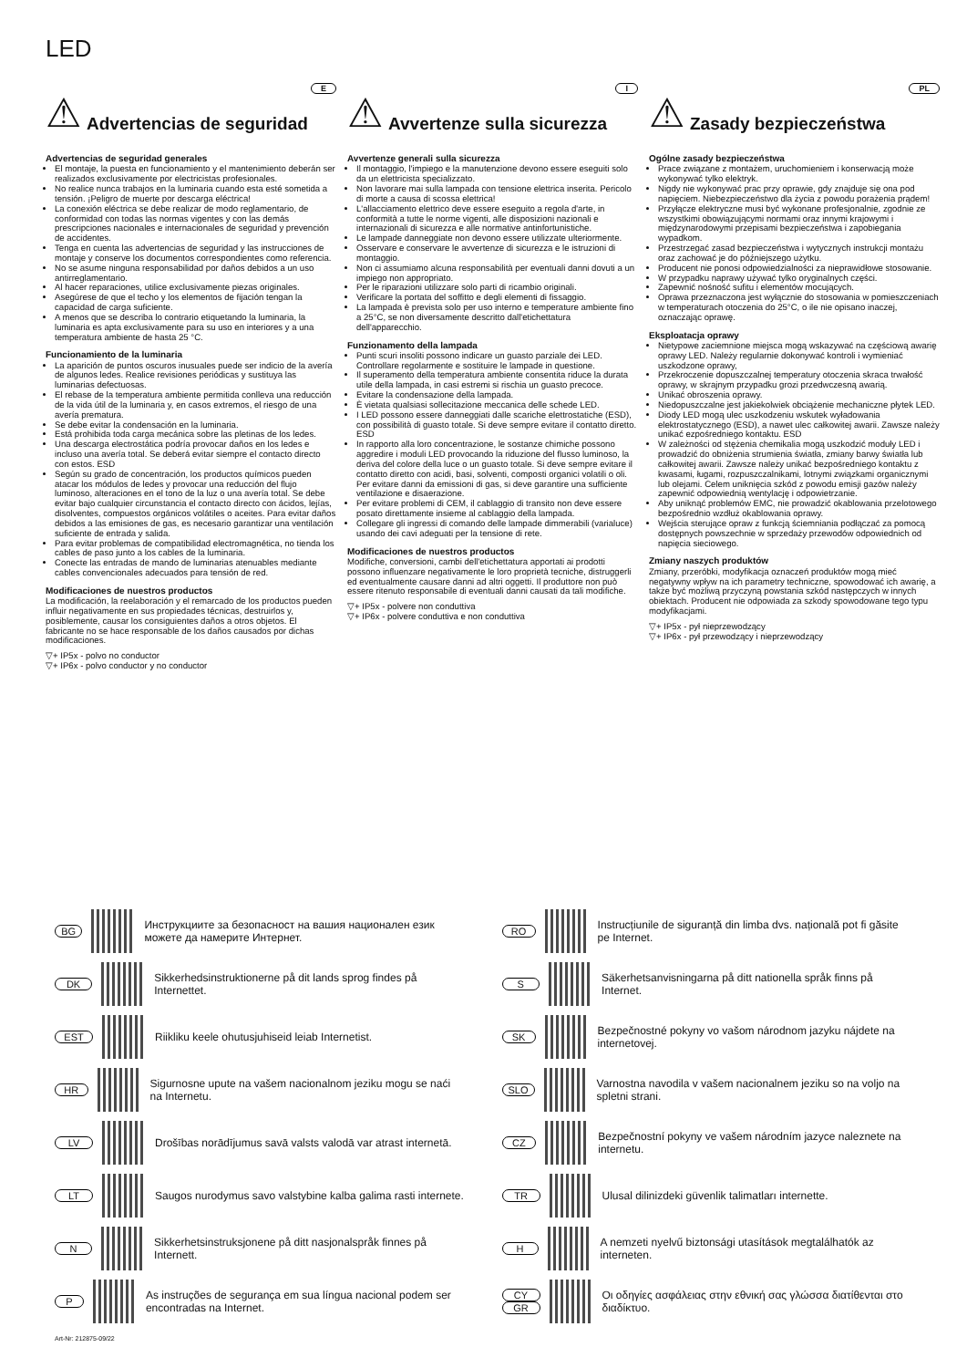LED
E
⚠ Advertencias de seguridad
Advertencias de seguridad generales
El montaje, la puesta en funcionamiento y el mantenimiento deberán ser realizados exclusivamente por electricistas profesionales.
No realice nunca trabajos en la luminaria cuando esta esté sometida a tensión. ¡Peligro de muerte por descarga eléctrica!
La conexión eléctrica se debe realizar de modo reglamentario, de conformidad con todas las normas vigentes y con las demás prescripciones nacionales e internacionales de seguridad y prevención de accidentes.
Tenga en cuenta las advertencias de seguridad y las instrucciones de montaje y conserve los documentos correspondientes como referencia.
No se asume ninguna responsabilidad por daños debidos a un uso antirreglamentario.
Al hacer reparaciones, utilice exclusivamente piezas originales.
Asegúrese de que el techo y los elementos de fijación tengan la capacidad de carga suficiente.
A menos que se describa lo contrario etiquetando la luminaria, la luminaria es apta exclusivamente para su uso en interiores y a una temperatura ambiente de hasta 25 °C.
Funcionamiento de la luminaria
La aparición de puntos oscuros inusuales puede ser indicio de la avería de algunos ledes. Realice revisiones periódicas y sustituya las luminarias defectuosas.
El rebase de la temperatura ambiente permitida conlleva una reducción de la vida útil de la luminaria y, en casos extremos, el riesgo de una avería prematura.
Se debe evitar la condensación en la luminaria.
Está prohibida toda carga mecánica sobre las pletinas de los ledes.
Una descarga electrostática podría provocar daños en los ledes e incluso una avería total. Se deberá evitar siempre el contacto directo con estos. ESD
Según su grado de concentración, los productos químicos pueden atacar los módulos de ledes y provocar una reducción del flujo luminoso, alteraciones en el tono de la luz o una avería total. Se debe evitar bajo cualquier circunstancia el contacto directo con ácidos, lejías, disolventes, compuestos orgánicos volátiles o aceites. Para evitar daños debidos a las emisiones de gas, es necesario garantizar una ventilación suficiente de entrada y salida.
Para evitar problemas de compatibilidad electromagnética, no tienda los cables de paso junto a los cables de la luminaria.
Conecte las entradas de mando de luminarias atenuables mediante cables convencionales adecuados para tensión de red.
Modificaciones de nuestros productos
La modificación, la reelaboración y el remarcado de los productos pueden influir negativamente en sus propiedades técnicas, destruirlos y, posiblemente, causar los consiguientes daños a otros objetos. El fabricante no se hace responsable de los daños causados por dichas modificaciones.
▽+ IP5x - polvo no conductor
▽+ IP6x - polvo conductor y no conductor
I
⚠ Avvertenze sulla sicurezza
Avvertenze generali sulla sicurezza
Il montaggio, l'impiego e la manutenzione devono essere eseguiti solo da un elettricista specializzato.
Non lavorare mai sulla lampada con tensione elettrica inserita. Pericolo di morte a causa di scossa elettrica!
L'allacciamento elettrico deve essere eseguito a regola d'arte, in conformità a tutte le norme vigenti, alle disposizioni nazionali e internazionali di sicurezza e alle normative antinfortunistiche.
Le lampade danneggiate non devono essere utilizzate ulteriormente.
Osservare e conservare le avvertenze di sicurezza e le istruzioni di montaggio.
Non ci assumiamo alcuna responsabilità per eventuali danni dovuti a un impiego non appropriato.
Per le riparazioni utilizzare solo parti di ricambio originali.
Verificare la portata del soffitto e degli elementi di fissaggio.
La lampada è prevista solo per uso interno e temperature ambiente fino a 25°C, se non diversamente descritto dall'etichettatura dell'apparecchio.
Funzionamento della lampada
Punti scuri insoliti possono indicare un guasto parziale dei LED. Controllare regolarmente e sostituire le lampade in questione.
Il superamento della temperatura ambiente consentita riduce la durata utile della lampada, in casi estremi si rischia un guasto precoce.
Evitare la condensazione della lampada.
È vietata qualsiasi sollecitazione meccanica delle schede LED.
I LED possono essere danneggiati dalle scariche elettrostatiche (ESD), con possibilità di guasto totale. Si deve sempre evitare il contatto diretto. ESD
In rapporto alla loro concentrazione, le sostanze chimiche possono aggredire i moduli LED provocando la riduzione del flusso luminoso, la deriva del colore della luce o un guasto totale. Si deve sempre evitare il contatto diretto con acidi, basi, solventi, composti organici volatili o oli. Per evitare danni da emissioni di gas, si deve garantire una sufficiente ventilazione e disaerazione.
Per evitare problemi di CEM, il cablaggio di transito non deve essere posato direttamente insieme al cablaggio della lampada.
Collegare gli ingressi di comando delle lampade dimmerabili (varialuce) usando dei cavi adeguati per la tensione di rete.
Modificaciones de nuestros productos
Modifiche, conversioni, cambi dell'etichettatura apportati ai prodotti possono influenzare negativamente le loro proprietà tecniche, distruggerli ed eventualmente causare danni ad altri oggetti. Il produttore non può essere ritenuto responsabile di eventuali danni causati da tali modifiche.
▽+ IP5x - polvere non conduttiva
▽+ IP6x - polvere conduttiva e non conduttiva
PL
⚠ Zasady bezpieczeństwa
Ogólne zasady bezpieczeństwa
Prace związane z montażem, uruchomieniem i konserwacją może wykonywać tylko elektryk.
Nigdy nie wykonywać prac przy oprawie, gdy znajduje się ona pod napięciem. Niebezpieczeństwo dla życia z powodu porażenia prądem!
Przyłącze elektryczne musi być wykonane profesjonalnie, zgodnie ze wszystkimi obowiązującymi normami oraz innymi krajowymi i międzynarodowymi przepisami bezpieczeństwa i zapobiegania wypadkom.
Przestrzegać zasad bezpieczeństwa i wytycznych instrukcji montażu oraz zachować je do późniejszego użytku.
Producent nie ponosi odpowiedzialności za nieprawidłowe stosowanie.
W przypadku naprawy używać tylko oryginalnych części.
Zapewnić nośność sufitu i elementów mocujących.
Oprawa przeznaczona jest wyłącznie do stosowania w pomieszczeniach w temperaturach otoczenia do 25°C, o ile nie opisano inaczej, oznaczając oprawę.
Eksploatacja oprawy
Nietypowe zaciemnione miejsca mogą wskazywać na częściową awarię oprawy LED. Należy regularnie dokonywać kontroli i wymieniać uszkodzone oprawy,
Przekroczenie dopuszczalnej temperatury otoczenia skraca trwałość oprawy, w skrajnym przypadku grozi przedwczesną awarią.
Unikać obroszenia oprawy.
Niedopuszczalne jest jakiekolwiek obciążenie mechaniczne płytek LED.
Diody LED mogą ulec uszkodzeniu wskutek wyładowania elektrostatycznego (ESD), a nawet ulec całkowitej awarii. Zawsze należy unikać ezpośredniego kontaktu. ESD
W zależności od stężenia chemikalia mogą uszkodzić moduły LED i prowadzić do obniżenia strumienia światła, zmiany barwy światła lub całkowitej awarii. Zawsze należy unikać bezpośredniego kontaktu z kwasami, ługami, rozpuszczalnikami, lotnymi związkami organicznymi lub olejami. Celem uniknięcia szkód z powodu emisji gazów należy zapewnić odpowiednią wentylację i odpowietrzanie.
Aby uniknąć problemów EMC, nie prowadzić okablowania przelotowego bezpośrednio wzdłuż okablowania oprawy.
Wejścia sterujące opraw z funkcją ściemniania podłączać za pomocą dostępnych powszechnie w sprzedaży przewodów odpowiednich od napięcia sieciowego.
Zmiany naszych produktów
Zmiany, przeróbki, modyfikacja oznaczeń produktów mogą mieć negatywny wpływ na ich parametry techniczne, spowodować ich awarię, a także być możliwą przyczyną powstania szkód następczych w innych obiektach. Producent nie odpowiada za szkody spowodowane tego typu modyfikacjami.
▽+ IP5x - pył nieprzewodzący
▽+ IP6x - pył przewodzący i nieprzewodzący
BG Инструкциите за безопасност на вашия национален език можете да намерите Интернет.
RO Instrucțiunile de siguranță din limba dvs. națională pot fi găsite pe Internet.
DK Sikkerhedsinstruktionerne på dit lands sprog findes på Internettet.
S Säkerhetsanvisningarna på ditt nationella språk finns på Internet.
EST Riikliku keele ohutusjuhiseid leiab Internetist.
SK Bezpečnostné pokyny vo vašom národnom jazyku nájdete na internetovej.
HR Sigurnosne upute na vašem nacionalnom jeziku mogu se naći na Internetu.
SLO Varnostna navodila v vašem nacionalnem jeziku so na voljo na spletni strani.
LV Drošības norādījumus savā valsts valodā var atrast internetā.
CZ Bezpečnostní pokyny ve vašem národním jazyce naleznete na internetu.
LT Saugos nurodymus savo valstybine kalba galima rasti internete.
TR Ulusal dilinizdeki güvenlik talimatları internette.
N Sikkerhetsinstruksjonene på ditt nasjonalspråk finnes på Internett.
H A nemzeti nyelvű biztonsági utasítások megtalálhatók az interneten.
P As instruções de segurança em sua língua nacional podem ser encontradas na Internet.
CY
GR Οι οδηγίες ασφάλειας στην εθνική σας γλώσσα διατίθενται στο διαδίκτυο.
Art-Nr: 212875-09/22